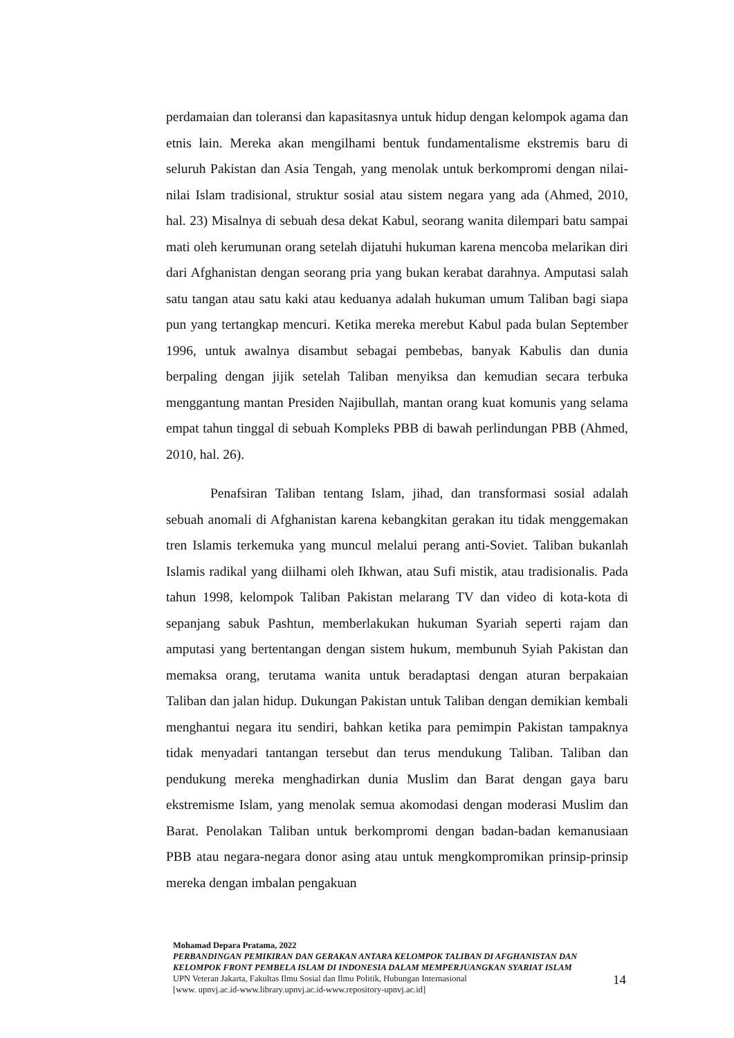perdamaian dan toleransi dan kapasitasnya untuk hidup dengan kelompok agama dan etnis lain. Mereka akan mengilhami bentuk fundamentalisme ekstremis baru di seluruh Pakistan dan Asia Tengah, yang menolak untuk berkompromi dengan nilai-nilai Islam tradisional, struktur sosial atau sistem negara yang ada (Ahmed, 2010, hal. 23) Misalnya di sebuah desa dekat Kabul, seorang wanita dilempari batu sampai mati oleh kerumunan orang setelah dijatuhi hukuman karena mencoba melarikan diri dari Afghanistan dengan seorang pria yang bukan kerabat darahnya. Amputasi salah satu tangan atau satu kaki atau keduanya adalah hukuman umum Taliban bagi siapa pun yang tertangkap mencuri. Ketika mereka merebut Kabul pada bulan September 1996, untuk awalnya disambut sebagai pembebas, banyak Kabulis dan dunia berpaling dengan jijik setelah Taliban menyiksa dan kemudian secara terbuka menggantung mantan Presiden Najibullah, mantan orang kuat komunis yang selama empat tahun tinggal di sebuah Kompleks PBB di bawah perlindungan PBB (Ahmed, 2010, hal. 26).
Penafsiran Taliban tentang Islam, jihad, dan transformasi sosial adalah sebuah anomali di Afghanistan karena kebangkitan gerakan itu tidak menggemakan tren Islamis terkemuka yang muncul melalui perang anti-Soviet. Taliban bukanlah Islamis radikal yang diilhami oleh Ikhwan, atau Sufi mistik, atau tradisionalis. Pada tahun 1998, kelompok Taliban Pakistan melarang TV dan video di kota-kota di sepanjang sabuk Pashtun, memberlakukan hukuman Syariah seperti rajam dan amputasi yang bertentangan dengan sistem hukum, membunuh Syiah Pakistan dan memaksa orang, terutama wanita untuk beradaptasi dengan aturan berpakaian Taliban dan jalan hidup. Dukungan Pakistan untuk Taliban dengan demikian kembali menghantui negara itu sendiri, bahkan ketika para pemimpin Pakistan tampaknya tidak menyadari tantangan tersebut dan terus mendukung Taliban. Taliban dan pendukung mereka menghadirkan dunia Muslim dan Barat dengan gaya baru ekstremisme Islam, yang menolak semua akomodasi dengan moderasi Muslim dan Barat. Penolakan Taliban untuk berkompromi dengan badan-badan kemanusiaan PBB atau negara-negara donor asing atau untuk mengkompromikan prinsip-prinsip mereka dengan imbalan pengakuan
Mohamad Depara Pratama, 2022
PERBANDINGAN PEMIKIRAN DAN GERAKAN ANTARA KELOMPOK TALIBAN DI AFGHANISTAN DAN KELOMPOK FRONT PEMBELA ISLAM DI INDONESIA DALAM MEMPERJUANGKAN SYARIAT ISLAM
UPN Veteran Jakarta, Fakultas Ilmu Sosial dan Ilmu Politik, Hubungan Internasional
[www. upnvj.ac.id-www.library.upnvj.ac.id-www.repository-upnvj.ac.id]
14